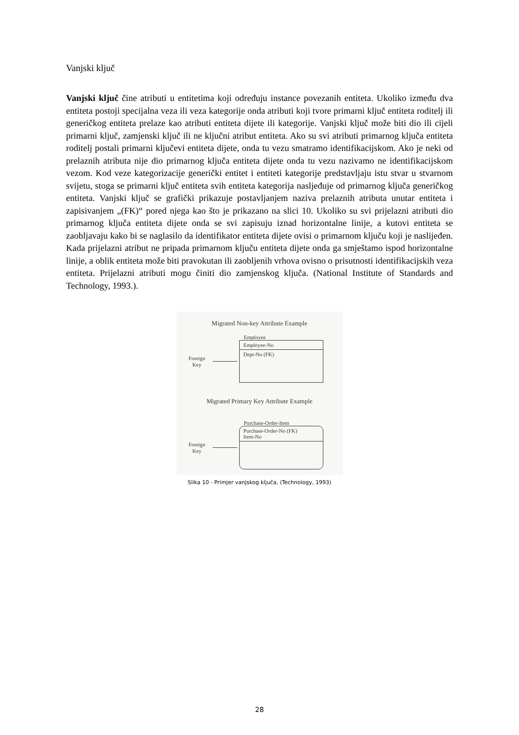Vanjski ključ
Vanjski ključ čine atributi u entitetima koji određuju instance povezanih entiteta. Ukoliko između dva entiteta postoji specijalna veza ili veza kategorije onda atributi koji tvore primarni ključ entiteta roditelj ili generičkog entiteta prelaze kao atributi entiteta dijete ili kategorije. Vanjski ključ može biti dio ili cijeli primarni ključ, zamjenski ključ ili ne ključni atribut entiteta. Ako su svi atributi primarnog ključa entiteta roditelj postali primarni ključevi entiteta dijete, onda tu vezu smatramo identifikacijskom. Ako je neki od prelaznih atributa nije dio primarnog ključa entiteta dijete onda tu vezu nazivamo ne identifikacijskom vezom. Kod veze kategorizacije generički entitet i entiteti kategorije predstavljaju istu stvar u stvarnom svijetu, stoga se primarni ključ entiteta svih entiteta kategorija nasljeđuje od primarnog ključa generičkog entiteta. Vanjski ključ se grafički prikazuje postavljanjem naziva prelaznih atributa unutar entiteta i zapisivanjem „(FK)“ pored njega kao što je prikazano na slici 10. Ukoliko su svi prijelazni atributi dio primarnog ključa entiteta dijete onda se svi zapisuju iznad horizontalne linije, a kutovi entiteta se zaobljavaju kako bi se naglasilo da identifikator entiteta dijete ovisi o primarnom ključu koji je naslijeđen. Kada prijelazni atribut ne pripada primarnom ključu entiteta dijete onda ga smještamo ispod horizontalne linije, a oblik entiteta može biti pravokutan ili zaobljenih vrhova ovisno o prisutnosti identifikacijskih veza entiteta. Prijelazni atributi mogu činiti dio zamjenskog ključa. (National Institute of Standards and Technology, 1993.).
Migrated Non-key Attribute Example
Employee
Foreign
Key
Employee-No
Dept-No (FK)
Migrated Primary Key Attribute Example
Purchase-Order-Item
Foreign
Key
Purchase-Order-No (FK)
Item-No
Slika 10 - Primjer vanjskog ključa, (Technology, 1993)
28